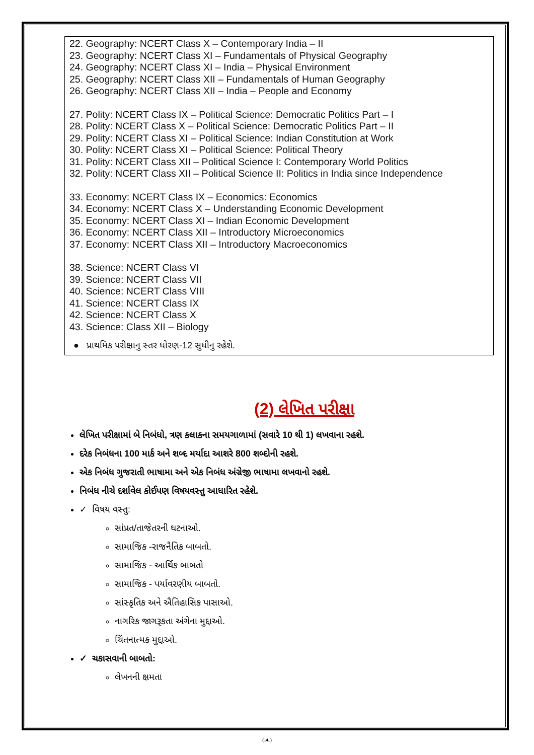22. Geography: NCERT Class X – Contemporary India – II
23. Geography: NCERT Class XI – Fundamentals of Physical Geography
24. Geography: NCERT Class XI – India – Physical Environment
25. Geography: NCERT Class XII – Fundamentals of Human Geography
26. Geography: NCERT Class XII – India – People and Economy
27. Polity: NCERT Class IX – Political Science: Democratic Politics Part – I
28. Polity: NCERT Class X – Political Science: Democratic Politics Part – II
29. Polity: NCERT Class XI – Political Science: Indian Constitution at Work
30. Polity: NCERT Class XI – Political Science: Political Theory
31. Polity: NCERT Class XII – Political Science I: Contemporary World Politics
32. Polity: NCERT Class XII – Political Science II: Politics in India since Independence
33. Economy: NCERT Class IX – Economics: Economics
34. Economy: NCERT Class X – Understanding Economic Development
35. Economy: NCERT Class XI – Indian Economic Development
36. Economy: NCERT Class XII – Introductory Microeconomics
37. Economy: NCERT Class XII – Introductory Macroeconomics
38. Science: NCERT Class VI
39. Science: NCERT Class VII
40. Science: NCERT Class VIII
41. Science: NCERT Class IX
42. Science: NCERT Class X
43. Science: Class XII – Biology
● પ્રાથમિક પરીક્ષાનુ સ્તર ધોરણ-12 સુધીનુ રહેશે.
(2) લેખિત પરીક્ષા
લેખિત પરીક્ષામાં બે નિબંધો, ત્રણ કલાકના સમયગાળામાં (સવારે 10 થી 1) લખવાના રહશે.
દરેક નિબંધના 100 માર્ક અને શબ્દ મર્યાદા આશરે 800 શબ્દોની રહશે.
એક નિબંધ ગુજરાતી ભાષામા અને એક નિબંધ અંગ્રેજી ભાષામા લખવાનો રહશે.
નિબંધ નીચે દર્શાવેલ કોઈપણ વિષયવસ્તુ આધારિત રહેશે.
✓ વિષય વસ્તુ:
સાંપ્રત/તાજેતરની ઘટનાઓ.
સામાજિક -રાજનૈતિક બાબતો.
સામાજિક - આર્થિક બાબતો
સામાજિક - પર્યાવરણીય બાબતો.
સાંસ્કૃતિક અને ઐતિહાસિક પાસાઓ.
નાગરિક જાગરૂકતા અંગેના મુદ્દાઓ.
ચિંતનાત્મક મુદ્દાઓ.
✓ ચકાસવાની બાબતો:
લેખનની ક્ષમતા
(..4..)